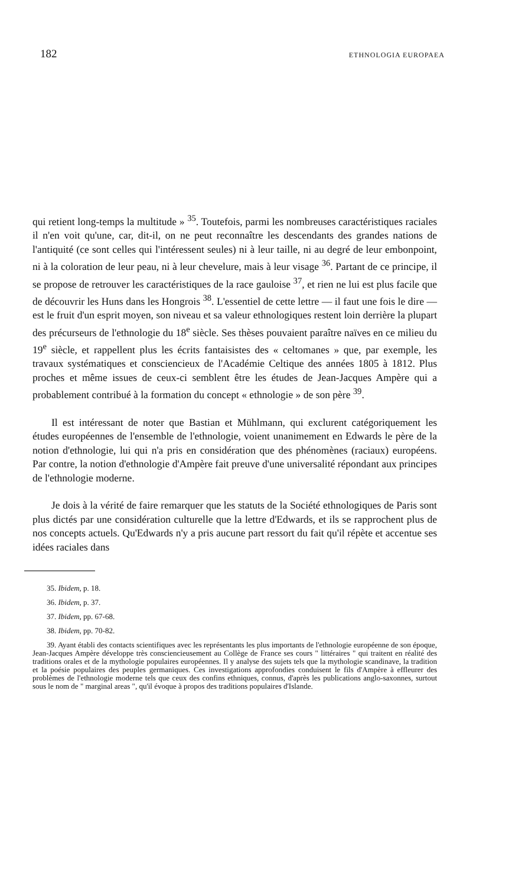182 ETHNOLOGIA EUROPAEA
qui retient long-temps la multitude » <sup>35</sup>. Toutefois, parmi les nombreuses caractéristiques raciales il n'en voit qu'une, car, dit-il, on ne peut reconnaître les descendants des grandes nations de l'antiquité (ce sont celles qui l'intéressent seules) ni à leur taille, ni au degré de leur embonpoint, ni à la coloration de leur peau, ni à leur chevelure, mais à leur visage <sup>36</sup>. Partant de ce principe, il se propose de retrouver les caractéristiques de la race gauloise <sup>37</sup>, et rien ne lui est plus facile que de découvrir les Huns dans les Hongrois <sup>38</sup>. L'essentiel de cette lettre — il faut une fois le dire — est le fruit d'un esprit moyen, son niveau et sa valeur ethnologiques restent loin derrière la plupart des précurseurs de l'ethnologie du 18<sup>e</sup> siècle. Ses thèses pouvaient paraître naïves en ce milieu du 19<sup>e</sup> siècle, et rappellent plus les écrits fantaisistes des « celtomanes » que, par exemple, les travaux systématiques et consciencieux de l'Académie Celtique des années 1805 à 1812. Plus proches et même issues de ceux-ci semblent être les études de Jean-Jacques Ampère qui a probablement contribué à la formation du concept « ethnologie » de son père <sup>39</sup>.
Il est intéressant de noter que Bastian et Mühlmann, qui exclurent catégoriquement les études européennes de l'ensemble de l'ethnologie, voient unanimement en Edwards le père de la notion d'ethnologie, lui qui n'a pris en considération que des phénomènes (raciaux) européens. Par contre, la notion d'ethnologie d'Ampère fait preuve d'une universalité répondant aux principes de l'ethnologie moderne.
Je dois à la vérité de faire remarquer que les statuts de la Société ethnologiques de Paris sont plus dictés par une considération culturelle que la lettre d'Edwards, et ils se rapprochent plus de nos concepts actuels. Qu'Edwards n'y a pris aucune part ressort du fait qu'il répète et accentue ses idées raciales dans
35. Ibidem, p. 18.
36. Ibidem, p. 37.
37. Ibidem, pp. 67-68.
38. Ibidem, pp. 70-82.
39. Ayant établi des contacts scientifiques avec les représentants les plus importants de l'ethnologie européenne de son époque, Jean-Jacques Ampère développe très consciencieusement au Collège de France ses cours " littéraires " qui traitent en réalité des traditions orales et de la mythologie populaires européennes. Il y analyse des sujets tels que la mythologie scandinave, la tradition et la poésie populaires des peuples germaniques. Ces investigations approfondies conduisent le fils d'Ampère à effleurer des problèmes de l'ethnologie moderne tels que ceux des confins ethniques, connus, d'après les publications anglo-saxonnes, surtout sous le nom de " marginal areas ", qu'il évoque à propos des traditions populaires d'Islande.